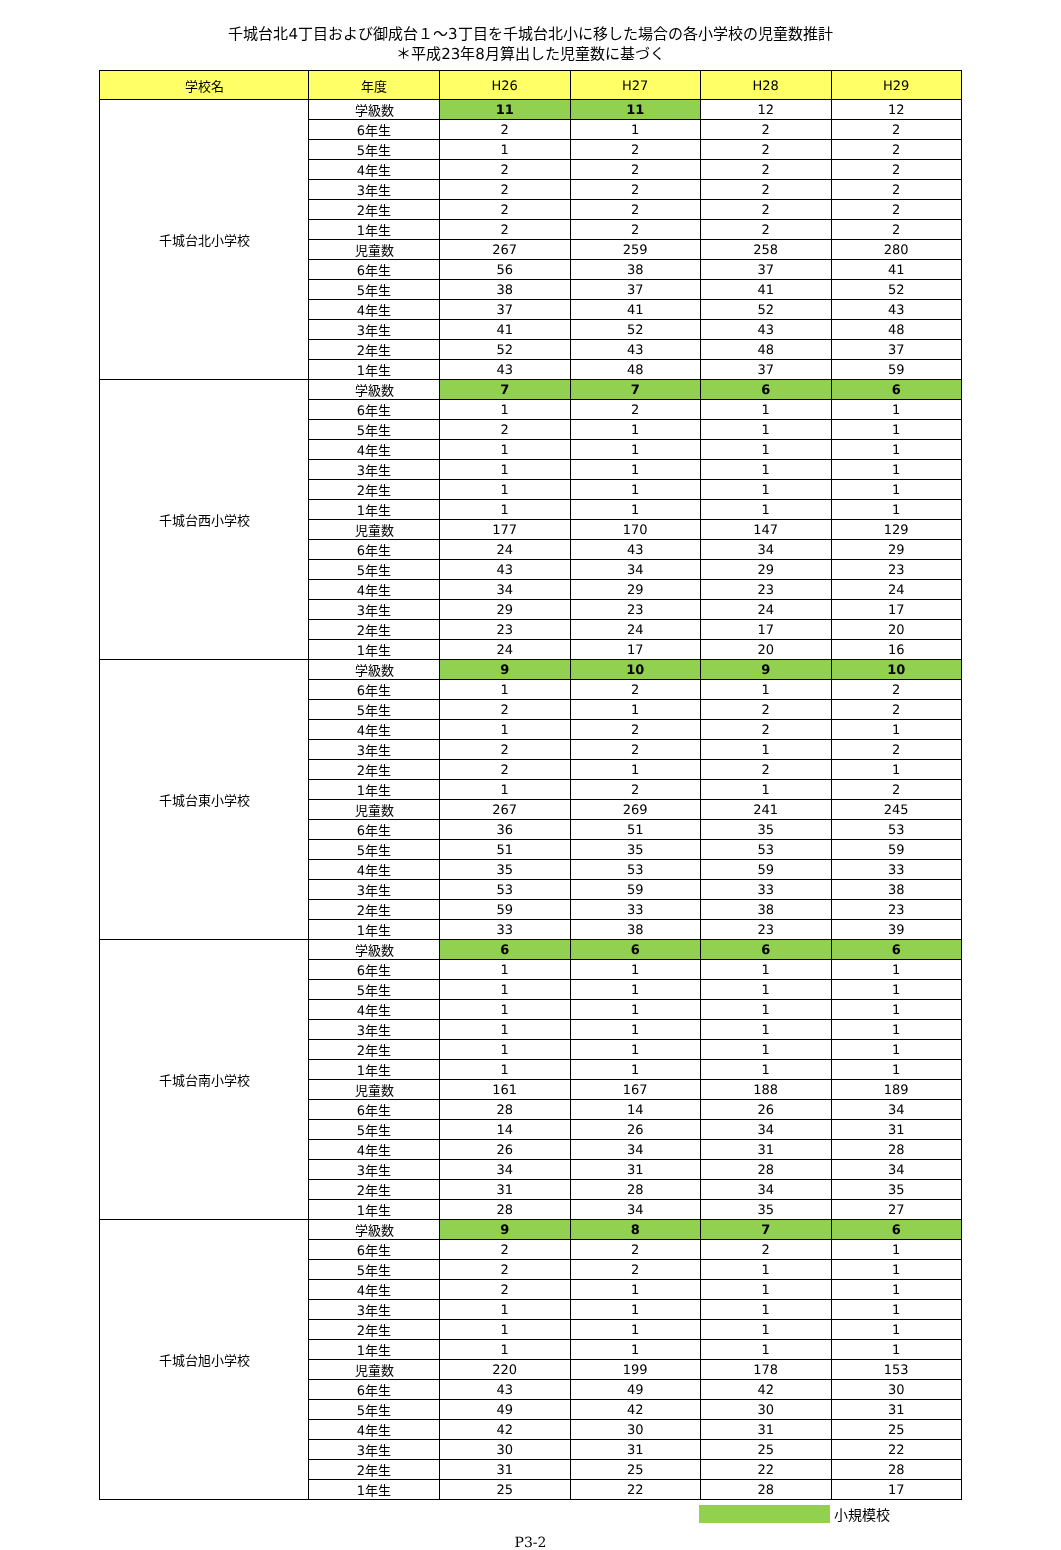千城台北4丁目および御成台１～3丁目を千城台北小に移した場合の各小学校の児童数推計
＊平成23年8月算出した児童数に基づく
| 学校名 | 年度 | H26 | H27 | H28 | H29 |
| --- | --- | --- | --- | --- | --- |
| 千城台北小学校 | 学級数 | 11 | 11 | 12 | 12 |
| | 6年生 | 2 | 1 | 2 | 2 |
| | 5年生 | 1 | 2 | 2 | 2 |
| | 4年生 | 2 | 2 | 2 | 2 |
| | 3年生 | 2 | 2 | 2 | 2 |
| | 2年生 | 2 | 2 | 2 | 2 |
| | 1年生 | 2 | 2 | 2 | 2 |
| | 児童数 | 267 | 259 | 258 | 280 |
| | 6年生 | 56 | 38 | 37 | 41 |
| | 5年生 | 38 | 37 | 41 | 52 |
| | 4年生 | 37 | 41 | 52 | 43 |
| | 3年生 | 41 | 52 | 43 | 48 |
| | 2年生 | 52 | 43 | 48 | 37 |
| | 1年生 | 43 | 48 | 37 | 59 |
| 千城台西小学校 | 学級数 | 7 | 7 | 6 | 6 |
| | 6年生 | 1 | 2 | 1 | 1 |
| | 5年生 | 2 | 1 | 1 | 1 |
| | 4年生 | 1 | 1 | 1 | 1 |
| | 3年生 | 1 | 1 | 1 | 1 |
| | 2年生 | 1 | 1 | 1 | 1 |
| | 1年生 | 1 | 1 | 1 | 1 |
| | 児童数 | 177 | 170 | 147 | 129 |
| | 6年生 | 24 | 43 | 34 | 29 |
| | 5年生 | 43 | 34 | 29 | 23 |
| | 4年生 | 34 | 29 | 23 | 24 |
| | 3年生 | 29 | 23 | 24 | 17 |
| | 2年生 | 23 | 24 | 17 | 20 |
| | 1年生 | 24 | 17 | 20 | 16 |
| 千城台東小学校 | 学級数 | 9 | 10 | 9 | 10 |
| | 6年生 | 1 | 2 | 1 | 2 |
| | 5年生 | 2 | 1 | 2 | 2 |
| | 4年生 | 1 | 2 | 2 | 1 |
| | 3年生 | 2 | 2 | 1 | 2 |
| | 2年生 | 2 | 1 | 2 | 1 |
| | 1年生 | 1 | 2 | 1 | 2 |
| | 児童数 | 267 | 269 | 241 | 245 |
| | 6年生 | 36 | 51 | 35 | 53 |
| | 5年生 | 51 | 35 | 53 | 59 |
| | 4年生 | 35 | 53 | 59 | 33 |
| | 3年生 | 53 | 59 | 33 | 38 |
| | 2年生 | 59 | 33 | 38 | 23 |
| | 1年生 | 33 | 38 | 23 | 39 |
| 千城台南小学校 | 学級数 | 6 | 6 | 6 | 6 |
| | 6年生 | 1 | 1 | 1 | 1 |
| | 5年生 | 1 | 1 | 1 | 1 |
| | 4年生 | 1 | 1 | 1 | 1 |
| | 3年生 | 1 | 1 | 1 | 1 |
| | 2年生 | 1 | 1 | 1 | 1 |
| | 1年生 | 1 | 1 | 1 | 1 |
| | 児童数 | 161 | 167 | 188 | 189 |
| | 6年生 | 28 | 14 | 26 | 34 |
| | 5年生 | 14 | 26 | 34 | 31 |
| | 4年生 | 26 | 34 | 31 | 28 |
| | 3年生 | 34 | 31 | 28 | 34 |
| | 2年生 | 31 | 28 | 34 | 35 |
| | 1年生 | 28 | 34 | 35 | 27 |
| 千城台旭小学校 | 学級数 | 9 | 8 | 7 | 6 |
| | 6年生 | 2 | 2 | 2 | 1 |
| | 5年生 | 2 | 2 | 1 | 1 |
| | 4年生 | 2 | 1 | 1 | 1 |
| | 3年生 | 1 | 1 | 1 | 1 |
| | 2年生 | 1 | 1 | 1 | 1 |
| | 1年生 | 1 | 1 | 1 | 1 |
| | 児童数 | 220 | 199 | 178 | 153 |
| | 6年生 | 43 | 49 | 42 | 30 |
| | 5年生 | 49 | 42 | 30 | 31 |
| | 4年生 | 42 | 30 | 31 | 25 |
| | 3年生 | 30 | 31 | 25 | 22 |
| | 2年生 | 31 | 25 | 22 | 28 |
| | 1年生 | 25 | 22 | 28 | 17 |
小規模校
P3-2